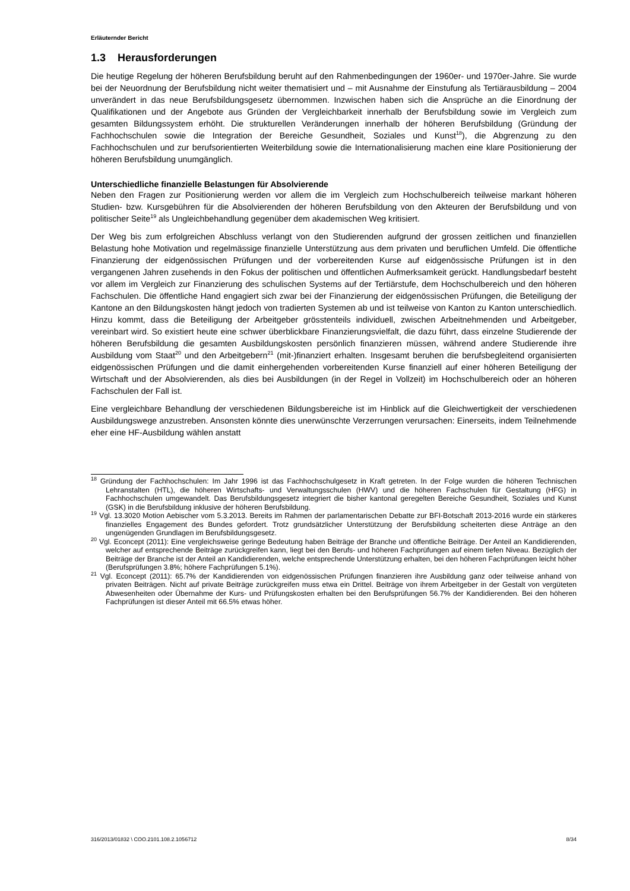Erläuternder Bericht
1.3 Herausforderungen
Die heutige Regelung der höheren Berufsbildung beruht auf den Rahmenbedingungen der 1960er- und 1970er-Jahre. Sie wurde bei der Neuordnung der Berufsbildung nicht weiter thematisiert und – mit Ausnahme der Einstufung als Tertiärausbildung – 2004 unverändert in das neue Berufsbildungsgesetz übernommen. Inzwischen haben sich die Ansprüche an die Einordnung der Qualifikationen und der Angebote aus Gründen der Vergleichbarkeit innerhalb der Berufsbildung sowie im Vergleich zum gesamten Bildungssystem erhöht. Die strukturellen Veränderungen innerhalb der höheren Berufsbildung (Gründung der Fachhochschulen sowie die Integration der Bereiche Gesundheit, Soziales und Kunst<sup>18</sup>), die Abgrenzung zu den Fachhochschulen und zur berufsorientierten Weiterbildung sowie die Internationalisierung machen eine klare Positionierung der höheren Berufsbildung unumgänglich.
Unterschiedliche finanzielle Belastungen für Absolvierende
Neben den Fragen zur Positionierung werden vor allem die im Vergleich zum Hochschulbereich teilweise markant höheren Studien- bzw. Kursgebühren für die Absolvierenden der höheren Berufsbildung von den Akteuren der Berufsbildung und von politischer Seite<sup>19</sup> als Ungleichbehandlung gegenüber dem akademischen Weg kritisiert.
Der Weg bis zum erfolgreichen Abschluss verlangt von den Studierenden aufgrund der grossen zeitlichen und finanziellen Belastung hohe Motivation und regelmässige finanzielle Unterstützung aus dem privaten und beruflichen Umfeld. Die öffentliche Finanzierung der eidgenössischen Prüfungen und der vorbereitenden Kurse auf eidgenössische Prüfungen ist in den vergangenen Jahren zusehends in den Fokus der politischen und öffentlichen Aufmerksamkeit gerückt. Handlungsbedarf besteht vor allem im Vergleich zur Finanzierung des schulischen Systems auf der Tertiärstufe, dem Hochschulbereich und den höheren Fachschulen. Die öffentliche Hand engagiert sich zwar bei der Finanzierung der eidgenössischen Prüfungen, die Beteiligung der Kantone an den Bildungskosten hängt jedoch von tradierten Systemen ab und ist teilweise von Kanton zu Kanton unterschiedlich. Hinzu kommt, dass die Beteiligung der Arbeitgeber grösstenteils individuell, zwischen Arbeitnehmenden und Arbeitgeber, vereinbart wird. So existiert heute eine schwer überblickbare Finanzierungsvielfalt, die dazu führt, dass einzelne Studierende der höheren Berufsbildung die gesamten Ausbildungskosten persönlich finanzieren müssen, während andere Studierende ihre Ausbildung vom Staat<sup>20</sup> und den Arbeitgebern<sup>21</sup> (mit-)finanziert erhalten. Insgesamt beruhen die berufsbegleitend organisierten eidgenössischen Prüfungen und die damit einhergehenden vorbereitenden Kurse finanziell auf einer höheren Beteiligung der Wirtschaft und der Absolvierenden, als dies bei Ausbildungen (in der Regel in Vollzeit) im Hochschulbereich oder an höheren Fachschulen der Fall ist.
Eine vergleichbare Behandlung der verschiedenen Bildungsbereiche ist im Hinblick auf die Gleichwertigkeit der verschiedenen Ausbildungswege anzustreben. Ansonsten könnte dies unerwünschte Verzerrungen verursachen: Einerseits, indem Teilnehmende eher eine HF-Ausbildung wählen anstatt
<sup>18</sup> Gründung der Fachhochschulen: Im Jahr 1996 ist das Fachhochschulgesetz in Kraft getreten. In der Folge wurden die höheren Technischen Lehranstalten (HTL), die höheren Wirtschafts- und Verwaltungsschulen (HWV) und die höheren Fachschulen für Gestaltung (HFG) in Fachhochschulen umgewandelt. Das Berufsbildungsgesetz integriert die bisher kantonal geregelten Bereiche Gesundheit, Soziales und Kunst (GSK) in die Berufsbildung inklusive der höheren Berufsbildung.
<sup>19</sup> Vgl. 13.3020 Motion Aebischer vom 5.3.2013. Bereits im Rahmen der parlamentarischen Debatte zur BFI-Botschaft 2013-2016 wurde ein stärkeres finanzielles Engagement des Bundes gefordert. Trotz grundsätzlicher Unterstützung der Berufsbildung scheiterten diese Anträge an den ungenügenden Grundlagen im Berufsbildungsgesetz.
<sup>20</sup> Vgl. Econcept (2011): Eine vergleichsweise geringe Bedeutung haben Beiträge der Branche und öffentliche Beiträge. Der Anteil an Kandidierenden, welcher auf entsprechende Beiträge zurückgreifen kann, liegt bei den Berufs- und höheren Fachprüfungen auf einem tiefen Niveau. Bezüglich der Beiträge der Branche ist der Anteil an Kandidierenden, welche entsprechende Unterstützung erhalten, bei den höheren Fachprüfungen leicht höher (Berufsprüfungen 3.8%; höhere Fachprüfungen 5.1%).
<sup>21</sup> Vgl. Econcept (2011): 65.7% der Kandidierenden von eidgenössischen Prüfungen finanzieren ihre Ausbildung ganz oder teilweise anhand von privaten Beiträgen. Nicht auf private Beiträge zurückgreifen muss etwa ein Drittel. Beiträge von ihrem Arbeitgeber in der Gestalt von vergüteten Abwesenheiten oder Übernahme der Kurs- und Prüfungskosten erhalten bei den Berufsprüfungen 56.7% der Kandidierenden. Bei den höheren Fachprüfungen ist dieser Anteil mit 66.5% etwas höher.
316/2013/01832 \ COO.2101.108.2.1056712 8/34